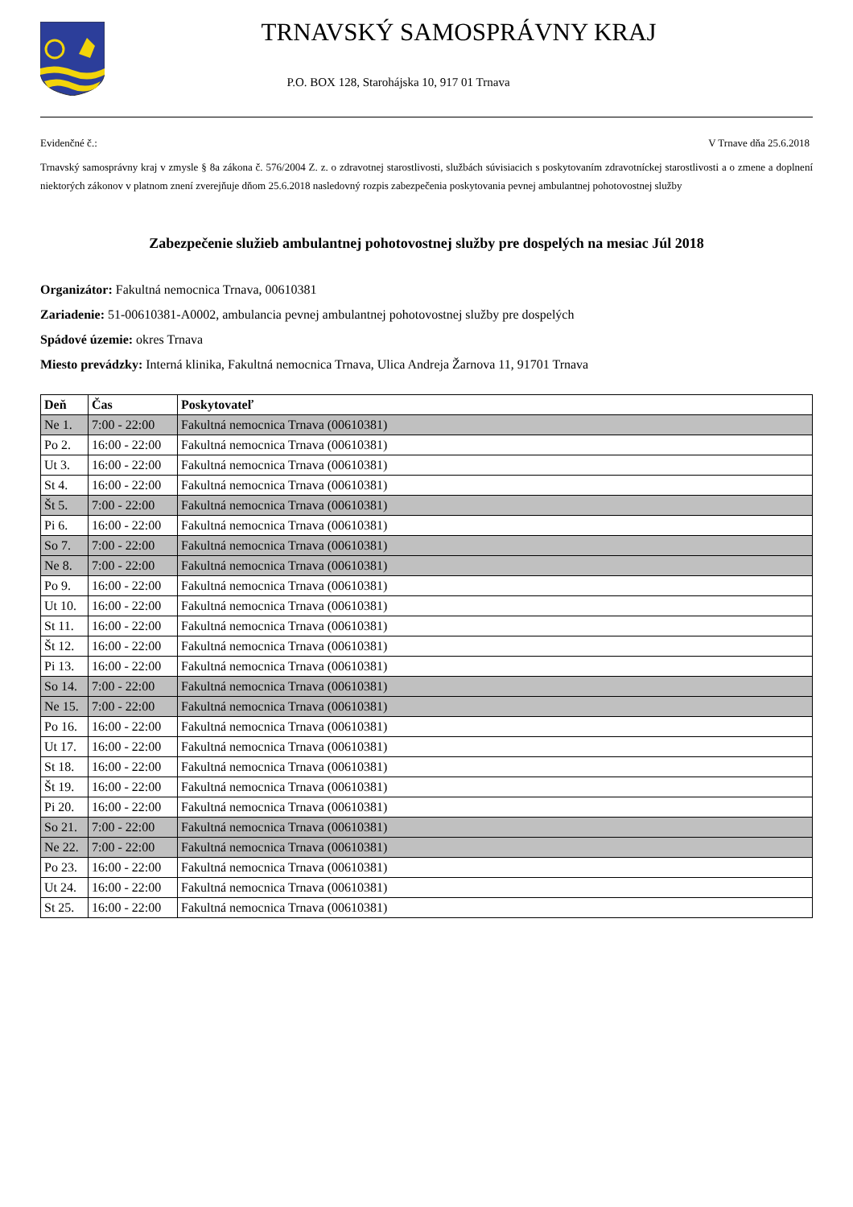TRNAVSKÝ SAMOSPRÁVNY KRAJ
P.O. BOX 128, Starohájska 10, 917 01 Trnava
Evidenčné č.: V Trnave dňa 25.6.2018
Trnavský samosprávny kraj v zmysle § 8a zákona č. 576/2004 Z. z. o zdravotnej starostlivosti, službách súvisiacich s poskytovaním zdravotníckej starostlivosti a o zmene a doplnení niektorých zákonov v platnom znení zverejňuje dňom 25.6.2018 nasledovný rozpis zabezpečenia poskytovania pevnej ambulantnej pohotovostnej služby
Zabezpečenie služieb ambulantnej pohotovostnej služby pre dospelých na mesiac Júl 2018
Organizátor: Fakultná nemocnica Trnava, 00610381
Zariadenie: 51-00610381-A0002, ambulancia pevnej ambulantnej pohotovostnej služby pre dospelých
Spádové územie: okres Trnava
Miesto prevádzky: Interná klinika, Fakultná nemocnica Trnava, Ulica Andreja Žarnova 11, 91701 Trnava
| Deň | Čas | Poskytovateľ |
| --- | --- | --- |
| Ne 1. | 7:00 - 22:00 | Fakultná nemocnica Trnava (00610381) |
| Po 2. | 16:00 - 22:00 | Fakultná nemocnica Trnava (00610381) |
| Ut 3. | 16:00 - 22:00 | Fakultná nemocnica Trnava (00610381) |
| St 4. | 16:00 - 22:00 | Fakultná nemocnica Trnava (00610381) |
| Št 5. | 7:00 - 22:00 | Fakultná nemocnica Trnava (00610381) |
| Pi 6. | 16:00 - 22:00 | Fakultná nemocnica Trnava (00610381) |
| So 7. | 7:00 - 22:00 | Fakultná nemocnica Trnava (00610381) |
| Ne 8. | 7:00 - 22:00 | Fakultná nemocnica Trnava (00610381) |
| Po 9. | 16:00 - 22:00 | Fakultná nemocnica Trnava (00610381) |
| Ut 10. | 16:00 - 22:00 | Fakultná nemocnica Trnava (00610381) |
| St 11. | 16:00 - 22:00 | Fakultná nemocnica Trnava (00610381) |
| Št 12. | 16:00 - 22:00 | Fakultná nemocnica Trnava (00610381) |
| Pi 13. | 16:00 - 22:00 | Fakultná nemocnica Trnava (00610381) |
| So 14. | 7:00 - 22:00 | Fakultná nemocnica Trnava (00610381) |
| Ne 15. | 7:00 - 22:00 | Fakultná nemocnica Trnava (00610381) |
| Po 16. | 16:00 - 22:00 | Fakultná nemocnica Trnava (00610381) |
| Ut 17. | 16:00 - 22:00 | Fakultná nemocnica Trnava (00610381) |
| St 18. | 16:00 - 22:00 | Fakultná nemocnica Trnava (00610381) |
| Št 19. | 16:00 - 22:00 | Fakultná nemocnica Trnava (00610381) |
| Pi 20. | 16:00 - 22:00 | Fakultná nemocnica Trnava (00610381) |
| So 21. | 7:00 - 22:00 | Fakultná nemocnica Trnava (00610381) |
| Ne 22. | 7:00 - 22:00 | Fakultná nemocnica Trnava (00610381) |
| Po 23. | 16:00 - 22:00 | Fakultná nemocnica Trnava (00610381) |
| Ut 24. | 16:00 - 22:00 | Fakultná nemocnica Trnava (00610381) |
| St 25. | 16:00 - 22:00 | Fakultná nemocnica Trnava (00610381) |